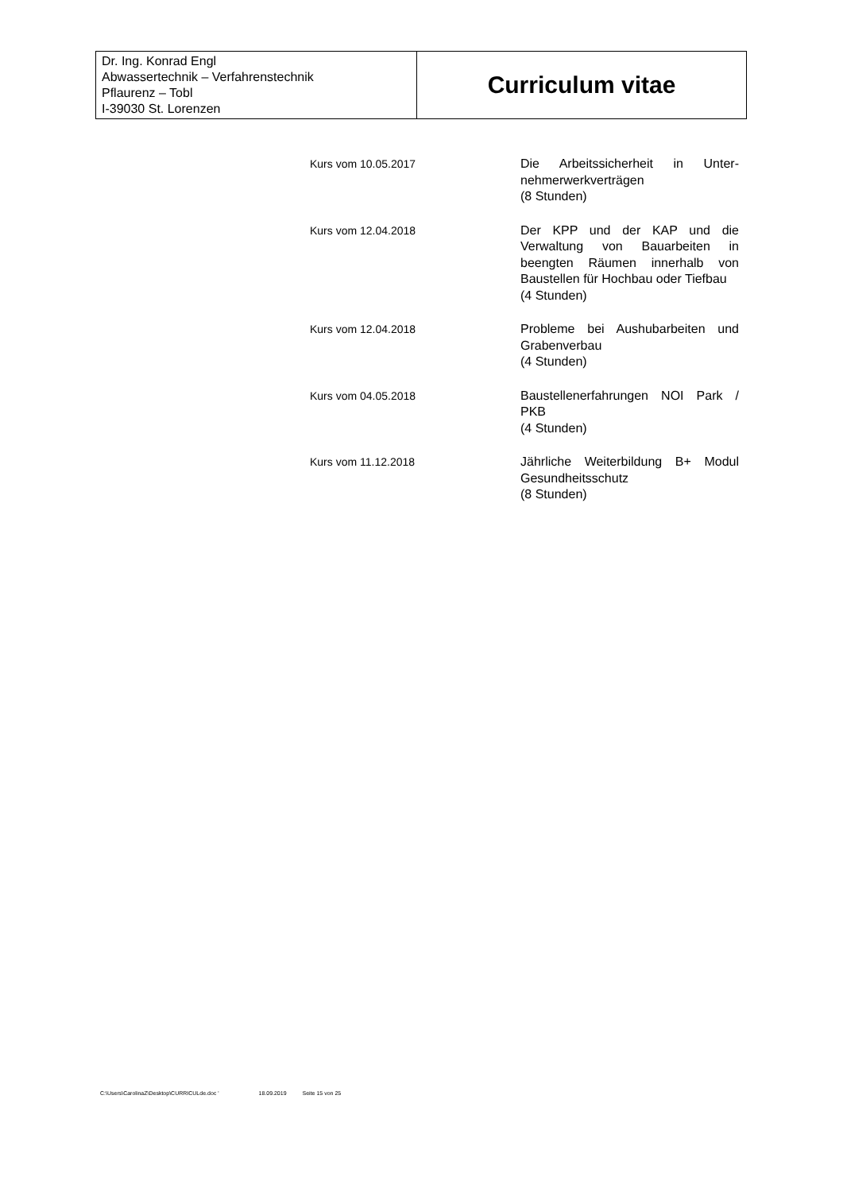| Dr. Ing. Konrad Engl Abwassertechnik – Verfahrenstechnik Pflaurenz – Tobl I-39030 St. Lorenzen | Curriculum vitae |
| Kurs vom 10.05.2017 | Die Arbeitssicherheit in Unter-nehmerwerkverträgen (8 Stunden) |
| Kurs vom 12.04.2018 | Der KPP und der KAP und die Verwaltung von Bauarbeiten in beengten Räumen innerhalb von Baustellen für Hochbau oder Tiefbau (4 Stunden) |
| Kurs vom 12.04.2018 | Probleme bei Aushubarbeiten und Grabenverbau (4 Stunden) |
| Kurs vom 04.05.2018 | Baustellenerfahrungen NOI Park / PKB (4 Stunden) |
| Kurs vom 11.12.2018 | Jährliche Weiterbildung B+ Modul Gesundheitsschutz (8 Stunden) |
C:\Users\CarolinaZ\Desktop\CURRICULde.doc ' 18.09.2019 Seite 15 von 25